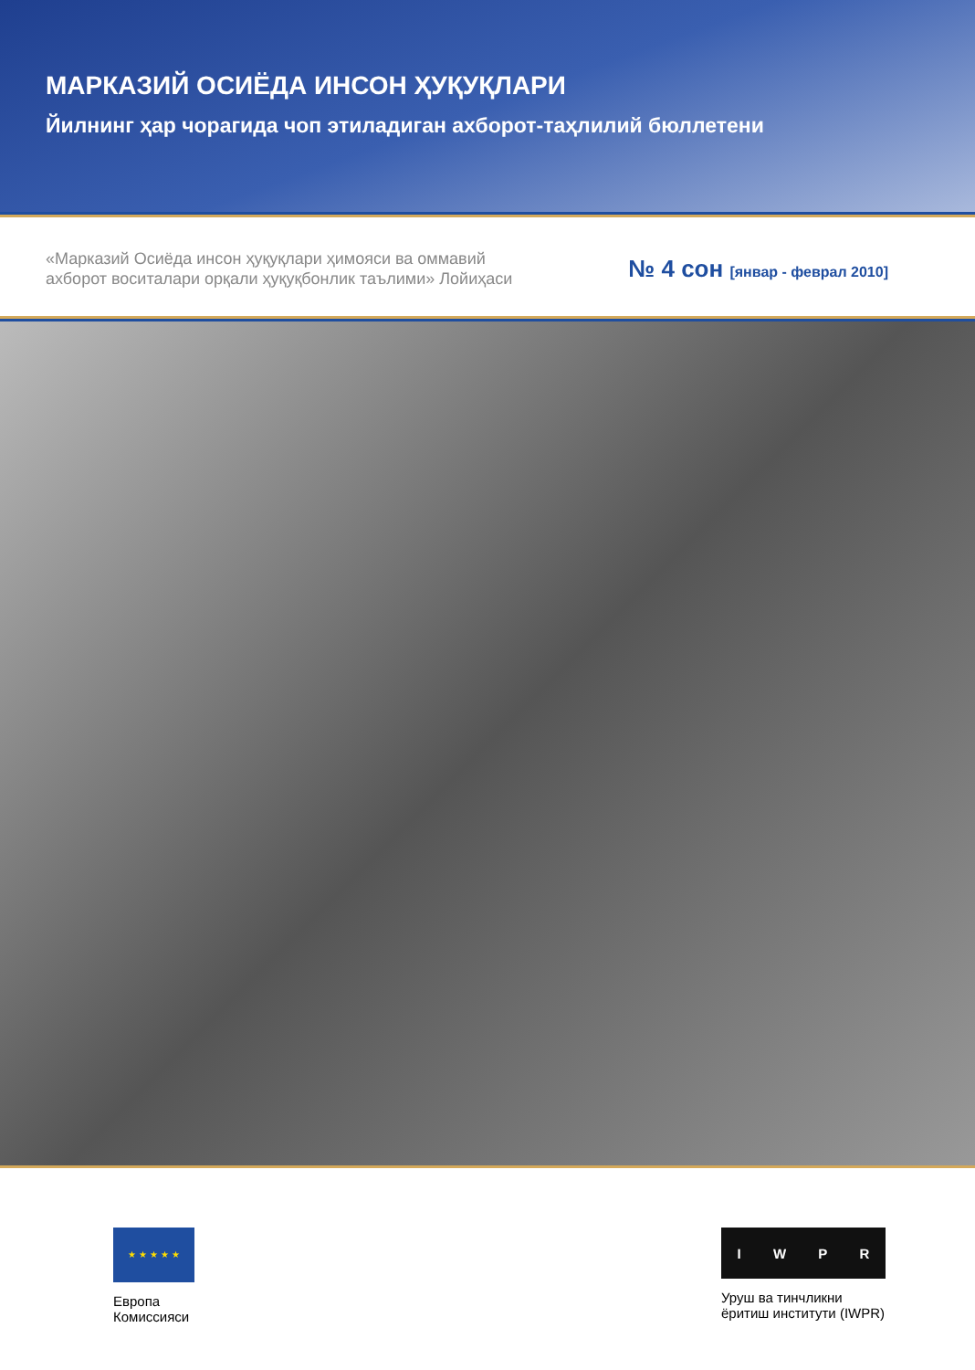МАРКАЗИЙ ОСИЁДА ИНСОН ҲУҚУҚЛАРИ
Йилнинг ҳар чорагида чоп этиладиган ахборот-таҳлилий бюллетени
«Марказий Осиёда инсон ҳуқуқлари ҳимояси ва оммавий
ахборот воситалари орқали ҳуқуқбонлик таълими» Лойиҳаси
№ 4 сон [январ - феврал 2010]
★ ★ ★ ★ ★
Европа
Комиссияси
IWPR
Уруш ва тинчликни
ёритиш институти (IWPR)